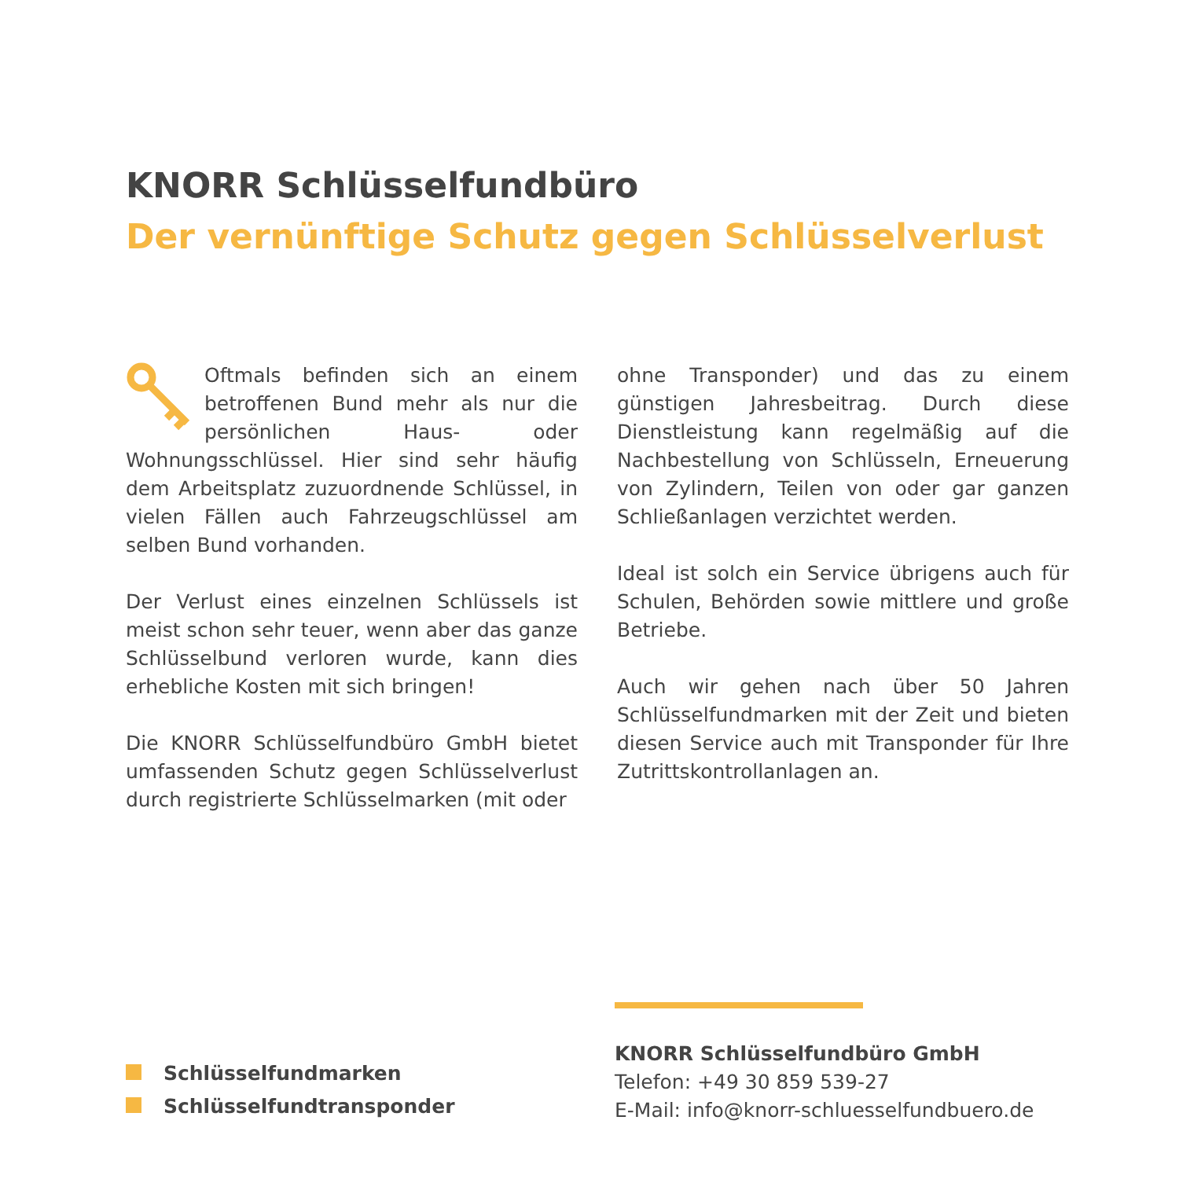KNORR Schlüsselfundbüro
Der vernünftige Schutz gegen Schlüsselverlust
Oftmals befinden sich an einem betroffenen Bund mehr als nur die persönlichen Haus- oder Wohnungsschlüssel. Hier sind sehr häufig dem Arbeitsplatz zuzuordnende Schlüssel, in vielen Fällen auch Fahrzeugschlüssel am selben Bund vorhanden.
Der Verlust eines einzelnen Schlüssels ist meist schon sehr teuer, wenn aber das ganze Schlüsselbund verloren wurde, kann dies erhebliche Kosten mit sich bringen!
Die KNORR Schlüsselfundbüro GmbH bietet umfassenden Schutz gegen Schlüsselverlust durch registrierte Schlüsselmarken (mit oder
ohne Transponder) und das zu einem günstigen Jahresbeitrag. Durch diese Dienstleistung kann regelmäßig auf die Nachbestellung von Schlüsseln, Erneuerung von Zylindern, Teilen von oder gar ganzen Schließanlagen verzichtet werden.
Ideal ist solch ein Service übrigens auch für Schulen, Behörden sowie mittlere und große Betriebe.
Auch wir gehen nach über 50 Jahren Schlüsselfundmarken mit der Zeit und bieten diesen Service auch mit Transponder für Ihre Zutrittskontrollanlagen an.
Schlüsselfundmarken
Schlüsselfundtransponder
KNORR Schlüsselfundbüro GmbH
Telefon: +49 30 859 539-27
E-Mail: info@knorr-schluesselfundbuero.de